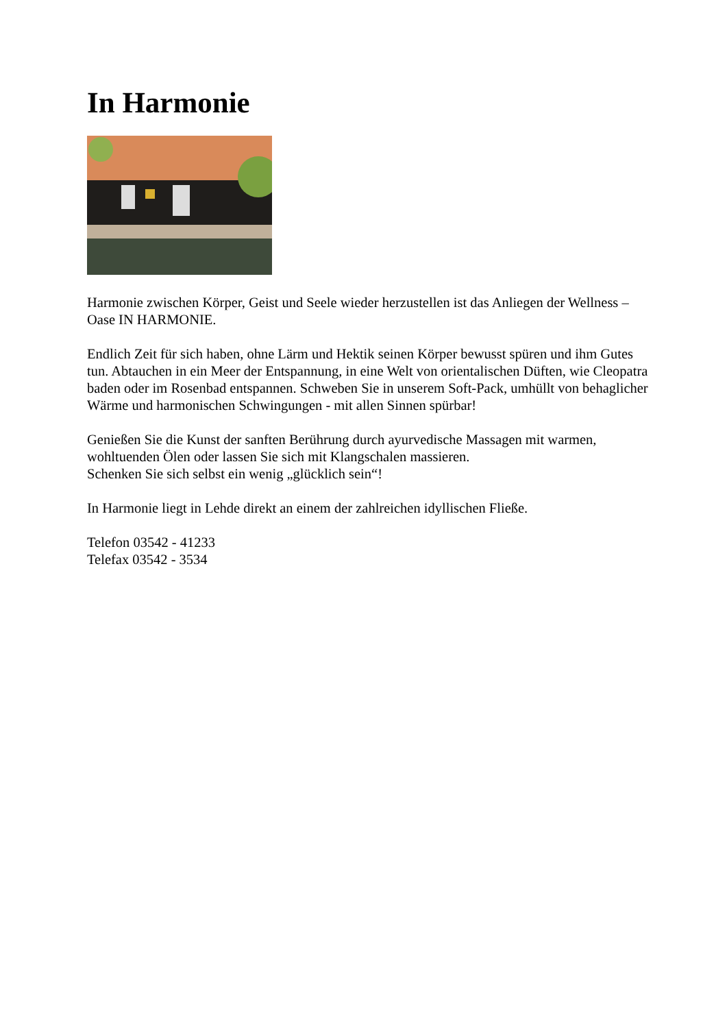In Harmonie
Harmonie zwischen Körper, Geist und Seele wieder herzustellen ist das Anliegen der Wellness – Oase IN HARMONIE.
Endlich Zeit für sich haben, ohne Lärm und Hektik seinen Körper bewusst spüren und ihm Gutes tun. Abtauchen in ein Meer der Entspannung, in eine Welt von orientalischen Düften, wie Cleopatra baden oder im Rosenbad entspannen. Schweben Sie in unserem Soft-Pack, umhüllt von behaglicher Wärme und harmonischen Schwingungen - mit allen Sinnen spürbar!
Genießen Sie die Kunst der sanften Berührung durch ayurvedische Massagen mit warmen, wohltuenden Ölen oder lassen Sie sich mit Klangschalen massieren.
Schenken Sie sich selbst ein wenig „glücklich sein“!
In Harmonie liegt in Lehde direkt an einem der zahlreichen idyllischen Fließe.
Telefon 03542 - 41233
Telefax 03542 - 3534